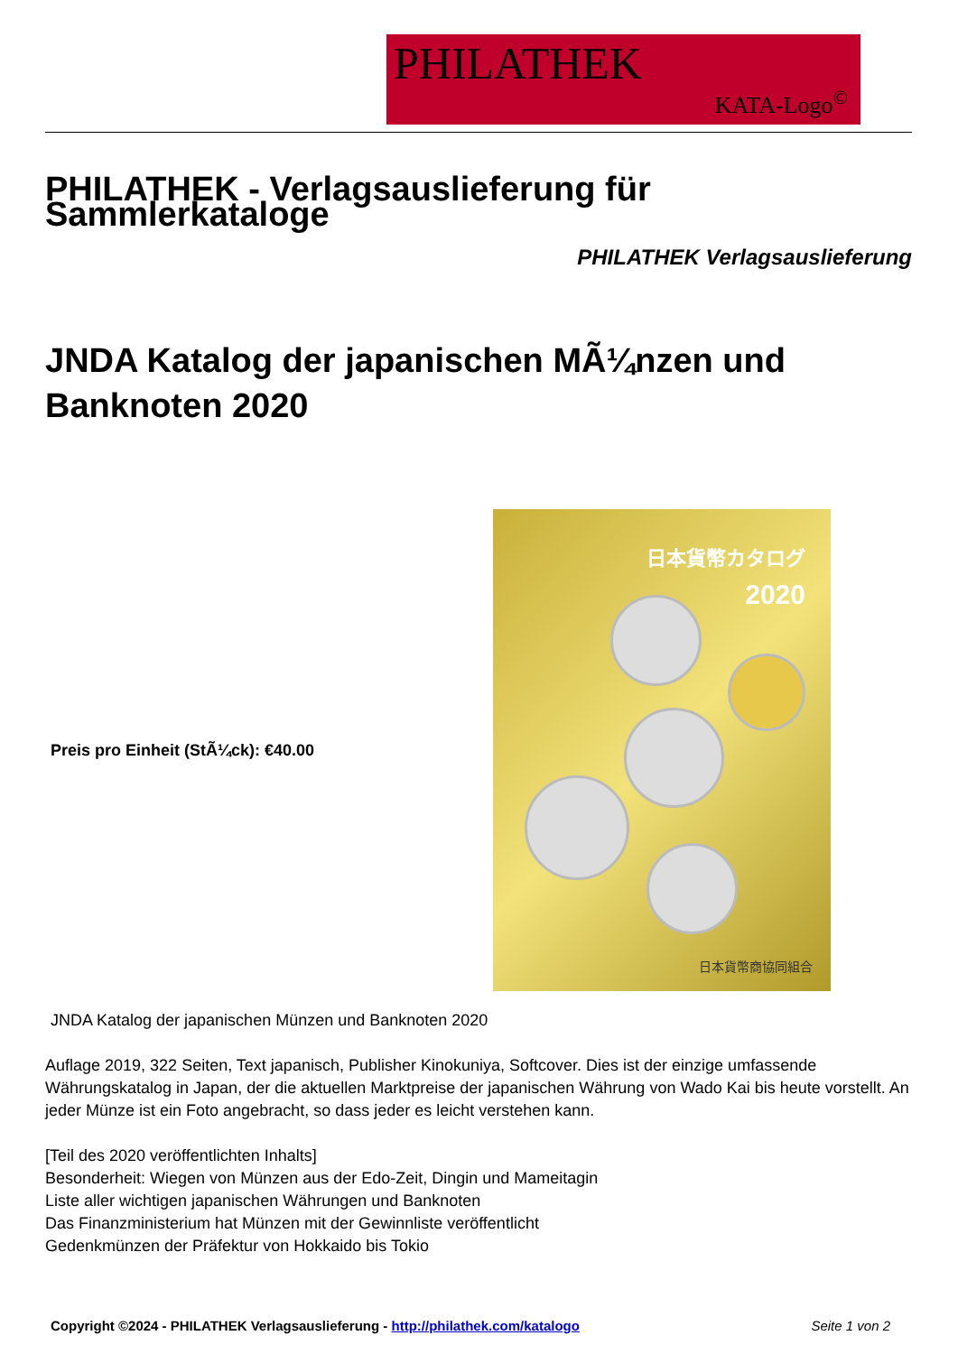PHILATHEK
KATA-Logo<sup>©</sup>
PHILATHEK - Verlagsauslieferung für Sammlerkataloge
PHILATHEK Verlagsauslieferung
JNDA Katalog der japanischen MÃ¼nzen und Banknoten 2020
Preis pro Einheit (StÃ¼ck): €40.00
日本貨幣カタログ
2020
日本貨幣商協同組合
JNDA Katalog der japanischen Münzen und Banknoten 2020
Auflage 2019, 322 Seiten, Text japanisch, Publisher Kinokuniya, Softcover. Dies ist der einzige umfassende Währungskatalog in Japan, der die aktuellen Marktpreise der japanischen Währung von Wado Kai bis heute vorstellt. An jeder Münze ist ein Foto angebracht, so dass jeder es leicht verstehen kann.
[Teil des 2020 veröffentlichten Inhalts]
Besonderheit: Wiegen von Münzen aus der Edo-Zeit, Dingin und Mameitagin
Liste aller wichtigen japanischen Währungen und Banknoten
Das Finanzministerium hat Münzen mit der Gewinnliste veröffentlicht
Gedenkmünzen der Präfektur von Hokkaido bis Tokio
Copyright ©2024 - PHILATHEK Verlagsauslieferung - http://philathek.com/katalogo Seite 1 von 2